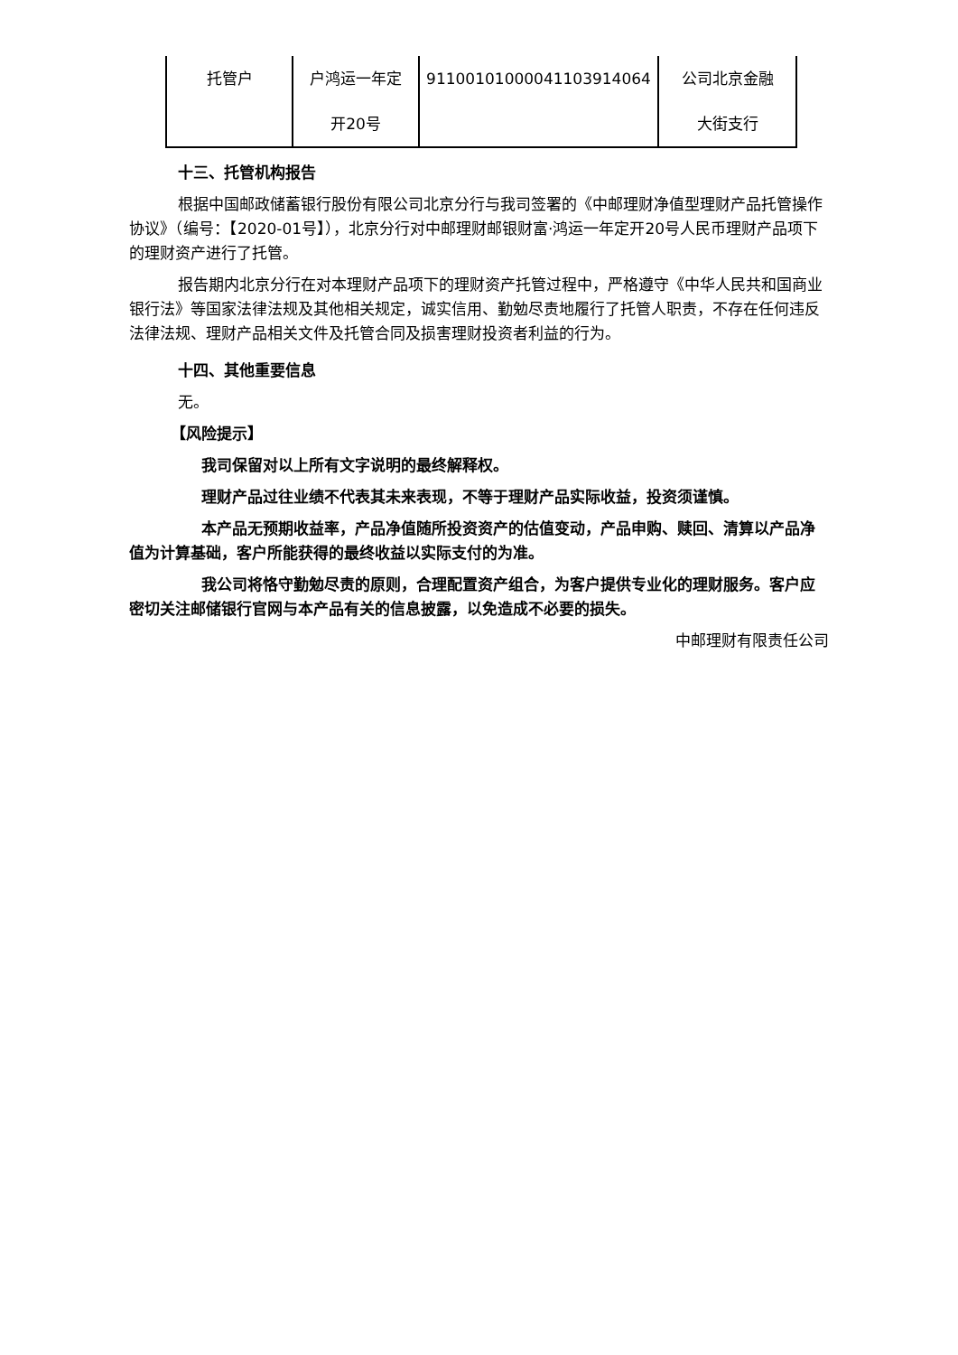| 托管户 | 户鸿运一年定 开20号 | 91100101000041103914064 | 公司北京金融 大街支行 |
十三、托管机构报告
根据中国邮政储蓄银行股份有限公司北京分行与我司签署的《中邮理财净值型理财产品托管操作协议》（编号：【2020-01号】），北京分行对中邮理财邮银财富·鸿运一年定开20号人民币理财产品项下的理财资产进行了托管。
报告期内北京分行在对本理财产品项下的理财资产托管过程中，严格遵守《中华人民共和国商业银行法》等国家法律法规及其他相关规定，诚实信用、勤勉尽责地履行了托管人职责，不存在任何违反法律法规、理财产品相关文件及托管合同及损害理财投资者利益的行为。
十四、其他重要信息
无。
【风险提示】
我司保留对以上所有文字说明的最终解释权。
理财产品过往业绩不代表其未来表现，不等于理财产品实际收益，投资须谨慎。
本产品无预期收益率，产品净值随所投资资产的估值变动，产品申购、赎回、清算以产品净值为计算基础，客户所能获得的最终收益以实际支付的为准。
我公司将恪守勤勉尽责的原则，合理配置资产组合，为客户提供专业化的理财服务。客户应密切关注邮储银行官网与本产品有关的信息披露，以免造成不必要的损失。
中邮理财有限责任公司